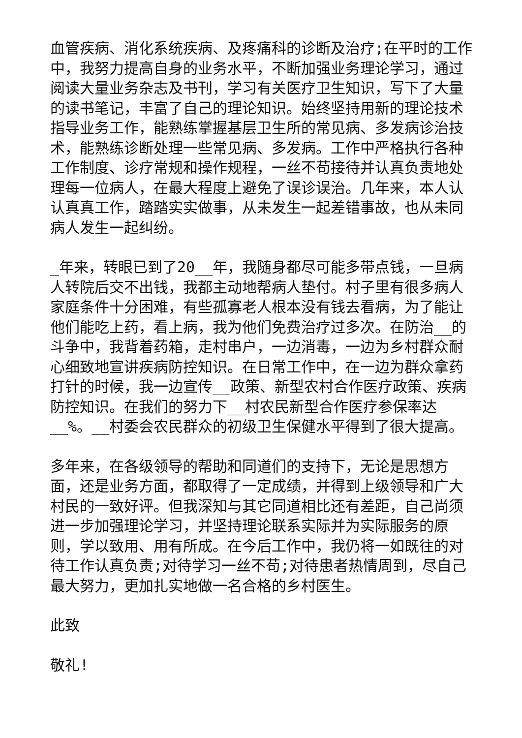血管疾病、消化系统疾病、及疼痛科的诊断及治疗;在平时的工作中，我努力提高自身的业务水平，不断加强业务理论学习，通过阅读大量业务杂志及书刊，学习有关医疗卫生知识，写下了大量的读书笔记，丰富了自己的理论知识。始终坚持用新的理论技术指导业务工作，能熟练掌握基层卫生所的常见病、多发病诊治技术，能熟练诊断处理一些常见病、多发病。工作中严格执行各种工作制度、诊疗常规和操作规程，一丝不苟接待并认真负责地处理每一位病人，在最大程度上避免了误诊误治。几年来，本人认认真真工作，踏踏实实做事，从未发生一起差错事故，也从未同病人发生一起纠纷。
_年来，转眼已到了20__年，我随身都尽可能多带点钱，一旦病人转院后交不出钱，我都主动地帮病人垫付。村子里有很多病人家庭条件十分困难，有些孤寡老人根本没有钱去看病，为了能让他们能吃上药，看上病，我为他们免费治疗过多次。在防治__的斗争中，我背着药箱，走村串户，一边消毒，一边为乡村群众耐心细致地宣讲疾病防控知识。在日常工作中，在一边为群众拿药打针的时候，我一边宣传__政策、新型农村合作医疗政策、疾病防控知识。在我们的努力下__村农民新型合作医疗参保率达__%。__村委会农民群众的初级卫生保健水平得到了很大提高。
多年来，在各级领导的帮助和同道们的支持下，无论是思想方面，还是业务方面，都取得了一定成绩，并得到上级领导和广大村民的一致好评。但我深知与其它同道相比还有差距，自己尚须进一步加强理论学习，并坚持理论联系实际并为实际服务的原则，学以致用、用有所成。在今后工作中，我仍将一如既往的对待工作认真负责;对待学习一丝不苟;对待患者热情周到，尽自己最大努力，更加扎实地做一名合格的乡村医生。
此致
敬礼!